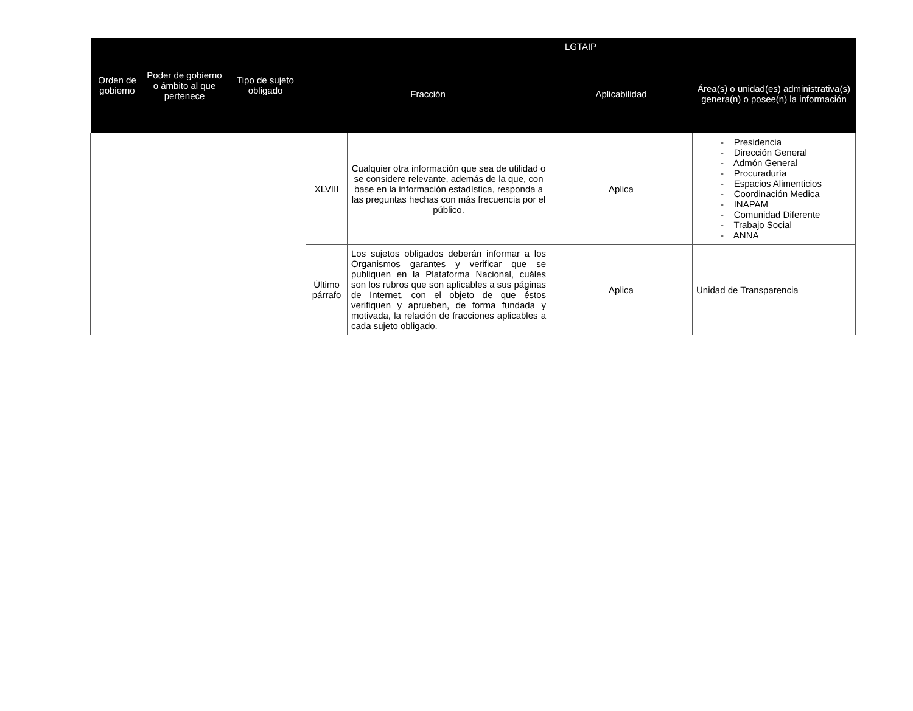| Orden de gobierno | Poder de gobierno o ámbito al que pertenece | Tipo de sujeto obligado | LGTAIP | | | |
| --- | --- | --- | --- | --- | --- | --- |
| | | | Fracción | | Aplicabilidad | Área(s) o unidad(es) administrativa(s) genera(n) o posee(n) la información |
| | | | XLVIII | Cualquier otra información que sea de utilidad o se considere relevante, además de la que, con base en la información estadística, responda a las preguntas hechas con más frecuencia por el público. | Aplica | - Presidencia - Dirección General - Admón General - Procuraduría - Espacios Alimenticios - Coordinación Medica - INAPAM - Comunidad Diferente - Trabajo Social - ANNA |
| | | | Último párrafo | Los sujetos obligados deberán informar a los Organismos garantes y verificar que se publiquen en la Plataforma Nacional, cuáles son los rubros que son aplicables a sus páginas de Internet, con el objeto de que éstos verifiquen y aprueben, de forma fundada y motivada, la relación de fracciones aplicables a cada sujeto obligado. | Aplica | Unidad de Transparencia |